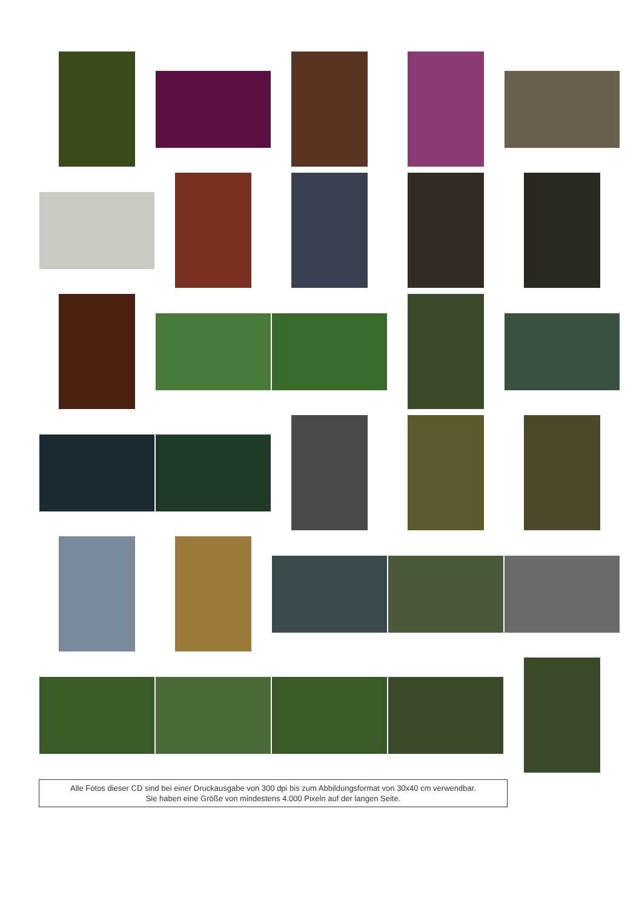Alle Fotos dieser CD sind bei einer Druckausgabe von 300 dpi bis zum Abbildungsformat von 30x40 cm verwendbar.
Sie haben eine Größe von mindestens 4.000 Pixeln auf der langen Seite.